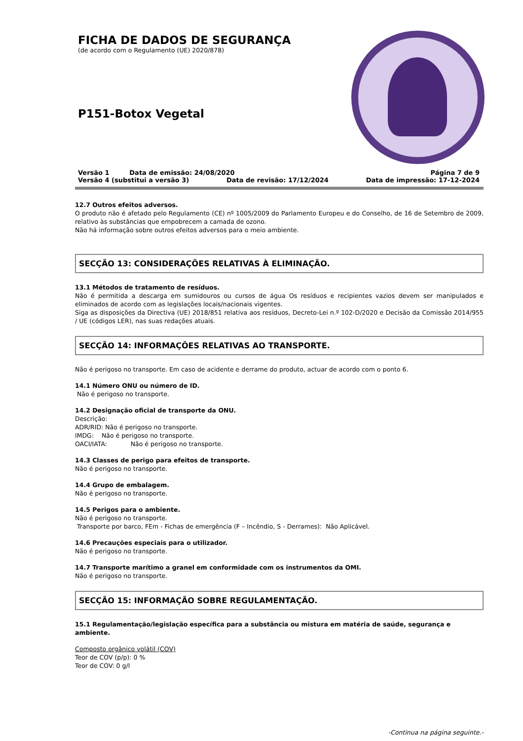FICHA DE DADOS DE SEGURANÇA
(de acordo com o Regulamento (UE) 2020/878)
P151-Botox Vegetal
Versão 1 Data de emissão: 24/08/2020 Página 7 de 9
Versão 4 (substitui a versão 3) Data de revisão: 17/12/2024 Data de impressão: 17-12-2024
12.7 Outros efeitos adversos.
O produto não é afetado pelo Regulamento (CE) nº 1005/2009 do Parlamento Europeu e do Conselho, de 16 de Setembro de 2009, relativo às substâncias que empobrecem a camada de ozono.
Não há informação sobre outros efeitos adversos para o meio ambiente.
SECÇÃO 13: CONSIDERAÇÕES RELATIVAS À ELIMINAÇÃO.
13.1 Métodos de tratamento de resíduos.
Não é permitida a descarga em sumidouros ou cursos de água Os resíduos e recipientes vazios devem ser manipulados e eliminados de acordo com as legislações locais/nacionais vigentes.
Siga as disposições da Directiva (UE) 2018/851 relativa aos resíduos, Decreto-Lei n.º 102-D/2020 e Decisão da Comissão 2014/955 / UE (códigos LER), nas suas redações atuais.
SECÇÃO 14: INFORMAÇÕES RELATIVAS AO TRANSPORTE.
Não é perigoso no transporte. Em caso de acidente e derrame do produto, actuar de acordo com o ponto 6.
14.1 Número ONU ou número de ID.
Não é perigoso no transporte.
14.2 Designação oficial de transporte da ONU.
Descrição:
ADR/RID: Não é perigoso no transporte.
IMDG: Não é perigoso no transporte.
OACI/IATA: Não é perigoso no transporte.
14.3 Classes de perigo para efeitos de transporte.
Não é perigoso no transporte.
14.4 Grupo de embalagem.
Não é perigoso no transporte.
14.5 Perigos para o ambiente.
Não é perigoso no transporte.
Transporte por barco, FEm - Fichas de emergência (F – Incêndio, S - Derrames): Não Aplicável.
14.6 Precauções especiais para o utilizador.
Não é perigoso no transporte.
14.7 Transporte marítimo a granel em conformidade com os instrumentos da OMI.
Não é perigoso no transporte.
SECÇÃO 15: INFORMAÇÃO SOBRE REGULAMENTAÇÃO.
15.1 Regulamentação/legislação específica para a substância ou mistura em matéria de saúde, segurança e ambiente.
Composto orgânico volátil (COV)
Teor de COV (p/p): 0 %
Teor de COV: 0 g/l
-Continua na página seguinte.-